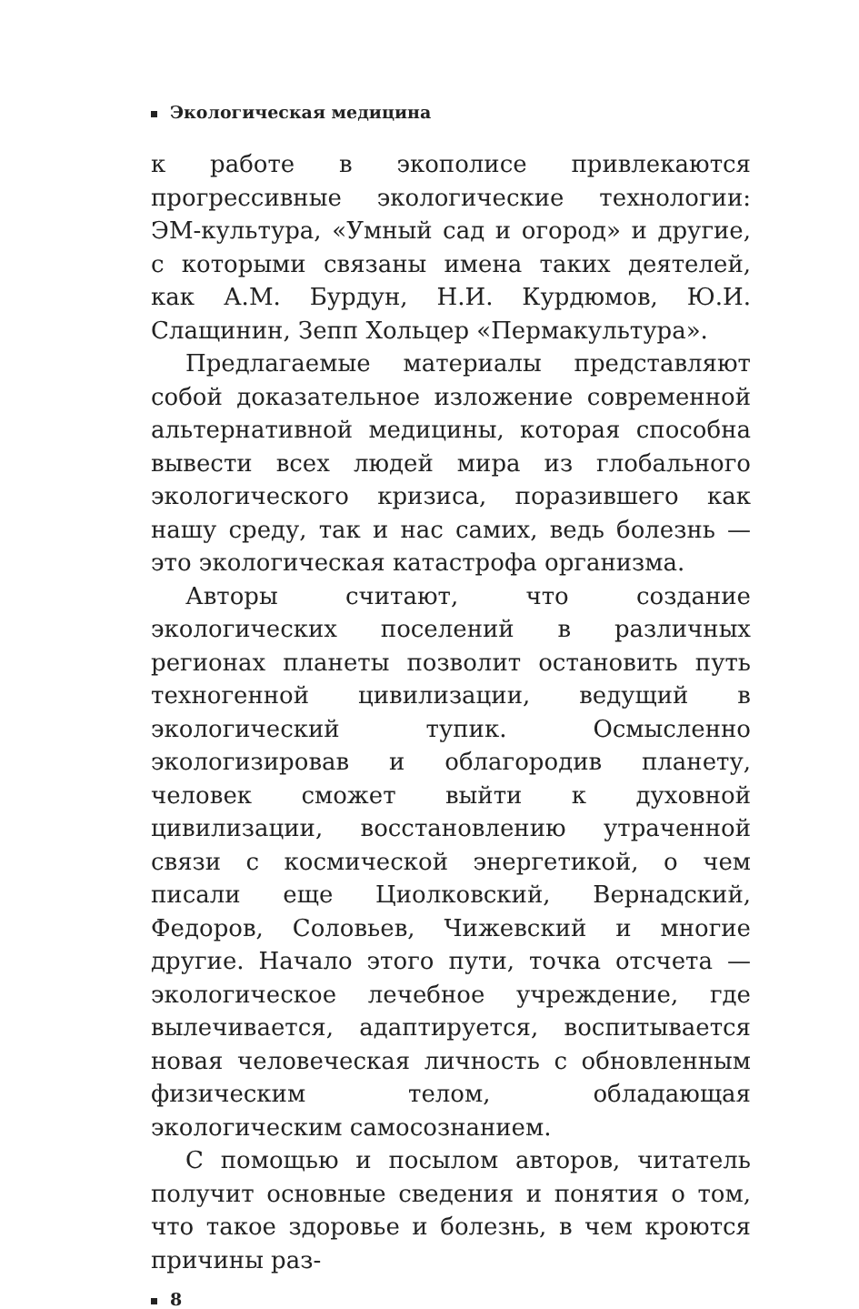Экологическая медицина
к работе в экополисе привлекаются прогрессивные экологические технологии: ЭМ-культура, «Умный сад и огород» и другие, с которыми связаны имена таких деятелей, как А.М. Бурдун, Н.И. Курдюмов, Ю.И. Слащинин, Зепп Хольцер «Пермакультура».
Предлагаемые материалы представляют собой доказательное изложение современной альтернативной медицины, которая способна вывести всех людей мира из глобального экологического кризиса, поразившего как нашу среду, так и нас самих, ведь болезнь — это экологическая катастрофа организма.
Авторы считают, что создание экологических поселений в различных регионах планеты позволит остановить путь техногенной цивилизации, ведущий в экологический тупик. Осмысленно экологизировав и облагородив планету, человек сможет выйти к духовной цивилизации, восстановлению утраченной связи с космической энергетикой, о чем писали еще Циолковский, Вернадский, Федоров, Соловьев, Чижевский и многие другие. Начало этого пути, точка отсчета — экологическое лечебное учреждение, где вылечивается, адаптируется, воспитывается новая человеческая личность с обновленным физическим телом, обладающая экологическим самосознанием.
С помощью и посылом авторов, читатель получит основные сведения и понятия о том, что такое здоровье и болезнь, в чем кроются причины раз-
8